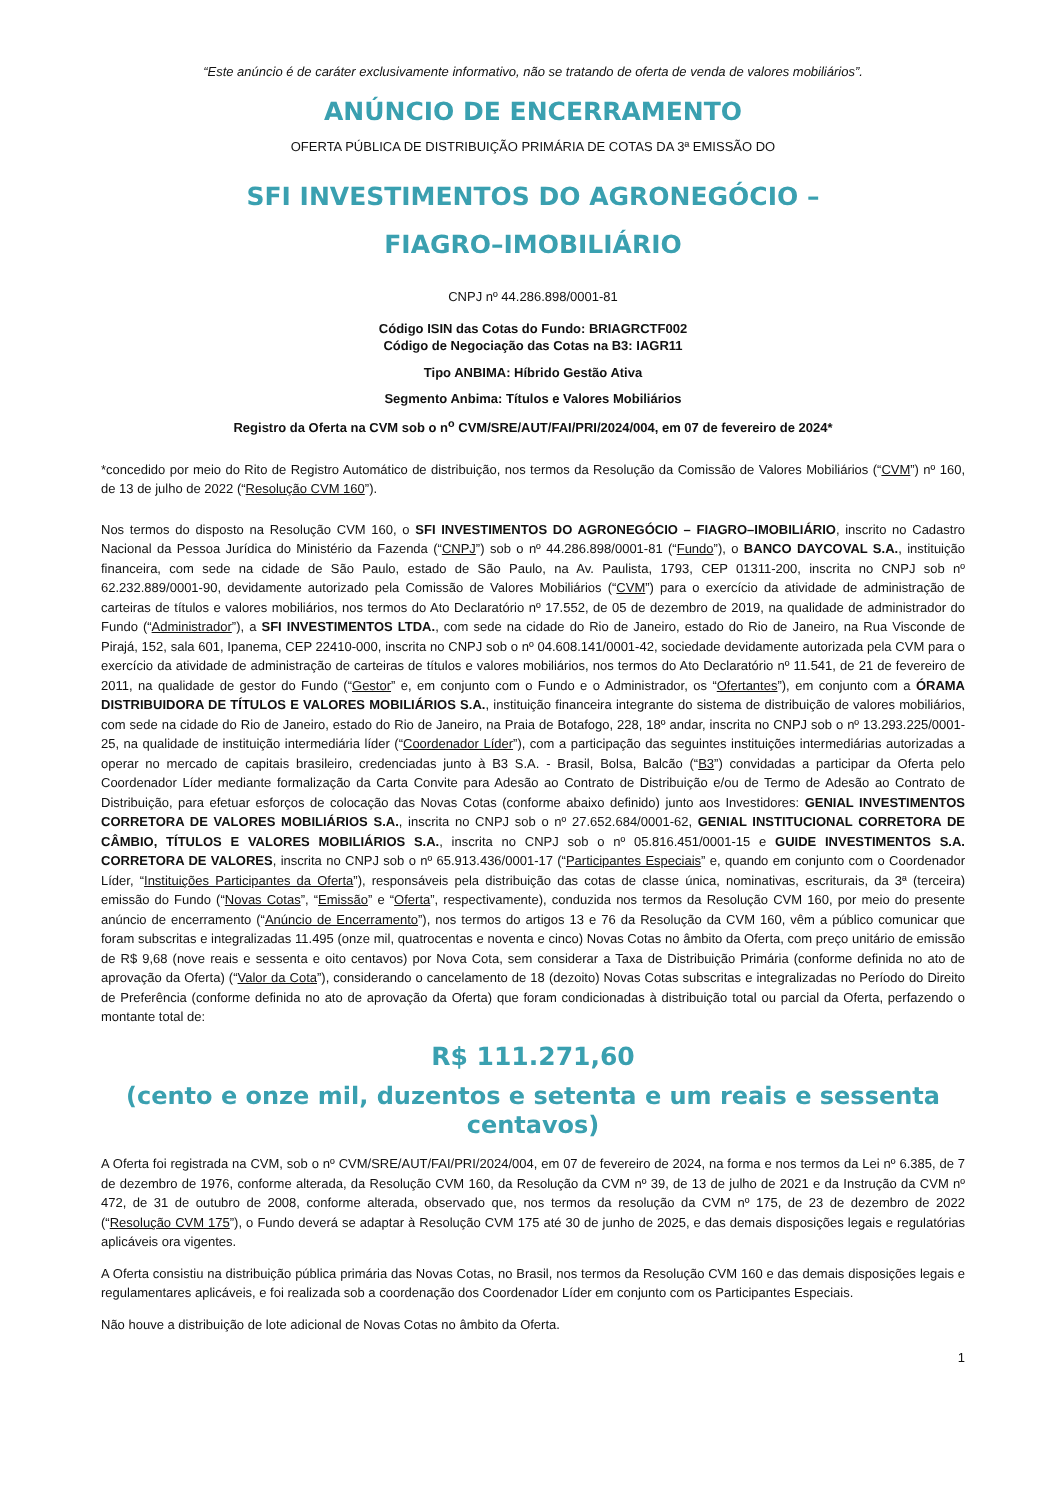“Este anúncio é de caráter exclusivamente informativo, não se tratando de oferta de venda de valores mobiliários”.
ANÚNCIO DE ENCERRAMENTO
OFERTA PÚBLICA DE DISTRIBUIÇÃO PRIMÁRIA DE COTAS DA 3ª EMISSÃO DO
SFI INVESTIMENTOS DO AGRONEGÓCIO –
FIAGRO–IMOBILIÁRIO
CNPJ nº 44.286.898/0001-81
Código ISIN das Cotas do Fundo: BRIAGRCTF002
Código de Negociação das Cotas na B3: IAGR11
Tipo ANBIMA: Híbrido Gestão Ativa
Segmento Anbima: Títulos e Valores Mobiliários
Registro da Oferta na CVM sob o n<sup>o</sup> CVM/SRE/AUT/FAI/PRI/2024/004, em 07 de fevereiro de 2024*
*concedido por meio do Rito de Registro Automático de distribuição, nos termos da Resolução da Comissão de Valores Mobiliários (“CVM”) nº 160, de 13 de julho de 2022 (“Resolução CVM 160”).
Nos termos do disposto na Resolução CVM 160, o SFI INVESTIMENTOS DO AGRONEGÓCIO – FIAGRO–IMOBILIÁRIO, inscrito no Cadastro Nacional da Pessoa Jurídica do Ministério da Fazenda (“CNPJ”) sob o nº 44.286.898/0001-81 (“Fundo”), o BANCO DAYCOVAL S.A., instituição financeira, com sede na cidade de São Paulo, estado de São Paulo, na Av. Paulista, 1793, CEP 01311-200, inscrita no CNPJ sob nº 62.232.889/0001-90, devidamente autorizado pela Comissão de Valores Mobiliários (“CVM”) para o exercício da atividade de administração de carteiras de títulos e valores mobiliários, nos termos do Ato Declaratório nº 17.552, de 05 de dezembro de 2019, na qualidade de administrador do Fundo (“Administrador”), a SFI INVESTIMENTOS LTDA., com sede na cidade do Rio de Janeiro, estado do Rio de Janeiro, na Rua Visconde de Pirajá, 152, sala 601, Ipanema, CEP 22410-000, inscrita no CNPJ sob o nº 04.608.141/0001-42, sociedade devidamente autorizada pela CVM para o exercício da atividade de administração de carteiras de títulos e valores mobiliários, nos termos do Ato Declaratório nº 11.541, de 21 de fevereiro de 2011, na qualidade de gestor do Fundo (“Gestor” e, em conjunto com o Fundo e o Administrador, os “Ofertantes”), em conjunto com a ÓRAMA DISTRIBUIDORA DE TÍTULOS E VALORES MOBILIÁRIOS S.A., instituição financeira integrante do sistema de distribuição de valores mobiliários, com sede na cidade do Rio de Janeiro, estado do Rio de Janeiro, na Praia de Botafogo, 228, 18º andar, inscrita no CNPJ sob o nº 13.293.225/0001-25, na qualidade de instituição intermediária líder (“Coordenador Líder”), com a participação das seguintes instituições intermediárias autorizadas a operar no mercado de capitais brasileiro, credenciadas junto à B3 S.A. - Brasil, Bolsa, Balcão (“B3”) convidadas a participar da Oferta pelo Coordenador Líder mediante formalização da Carta Convite para Adesão ao Contrato de Distribuição e/ou de Termo de Adesão ao Contrato de Distribuição, para efetuar esforços de colocação das Novas Cotas (conforme abaixo definido) junto aos Investidores: GENIAL INVESTIMENTOS CORRETORA DE VALORES MOBILIÁRIOS S.A., inscrita no CNPJ sob o nº 27.652.684/0001-62, GENIAL INSTITUCIONAL CORRETORA DE CÂMBIO, TÍTULOS E VALORES MOBILIÁRIOS S.A., inscrita no CNPJ sob o nº 05.816.451/0001-15 e GUIDE INVESTIMENTOS S.A. CORRETORA DE VALORES, inscrita no CNPJ sob o nº 65.913.436/0001-17 (“Participantes Especiais” e, quando em conjunto com o Coordenador Líder, “Instituições Participantes da Oferta”), responsáveis pela distribuição das cotas de classe única, nominativas, escriturais, da 3ª (terceira) emissão do Fundo (“Novas Cotas”, “Emissão” e “Oferta”, respectivamente), conduzida nos termos da Resolução CVM 160, por meio do presente anúncio de encerramento (“Anúncio de Encerramento”), nos termos do artigos 13 e 76 da Resolução da CVM 160, vêm a público comunicar que foram subscritas e integralizadas 11.495 (onze mil, quatrocentas e noventa e cinco) Novas Cotas no âmbito da Oferta, com preço unitário de emissão de R$ 9,68 (nove reais e sessenta e oito centavos) por Nova Cota, sem considerar a Taxa de Distribuição Primária (conforme definida no ato de aprovação da Oferta) (“Valor da Cota”), considerando o cancelamento de 18 (dezoito) Novas Cotas subscritas e integralizadas no Período do Direito de Preferência (conforme definida no ato de aprovação da Oferta) que foram condicionadas à distribuição total ou parcial da Oferta, perfazendo o montante total de:
R$ 111.271,60
(cento e onze mil, duzentos e setenta e um reais e sessenta centavos)
A Oferta foi registrada na CVM, sob o nº CVM/SRE/AUT/FAI/PRI/2024/004, em 07 de fevereiro de 2024, na forma e nos termos da Lei nº 6.385, de 7 de dezembro de 1976, conforme alterada, da Resolução CVM 160, da Resolução da CVM nº 39, de 13 de julho de 2021 e da Instrução da CVM nº 472, de 31 de outubro de 2008, conforme alterada, observado que, nos termos da resolução da CVM nº 175, de 23 de dezembro de 2022 (“Resolução CVM 175”), o Fundo deverá se adaptar à Resolução CVM 175 até 30 de junho de 2025, e das demais disposições legais e regulatórias aplicáveis ora vigentes.
A Oferta consistiu na distribuição pública primária das Novas Cotas, no Brasil, nos termos da Resolução CVM 160 e das demais disposições legais e regulamentares aplicáveis, e foi realizada sob a coordenação dos Coordenador Líder em conjunto com os Participantes Especiais.
Não houve a distribuição de lote adicional de Novas Cotas no âmbito da Oferta.
1